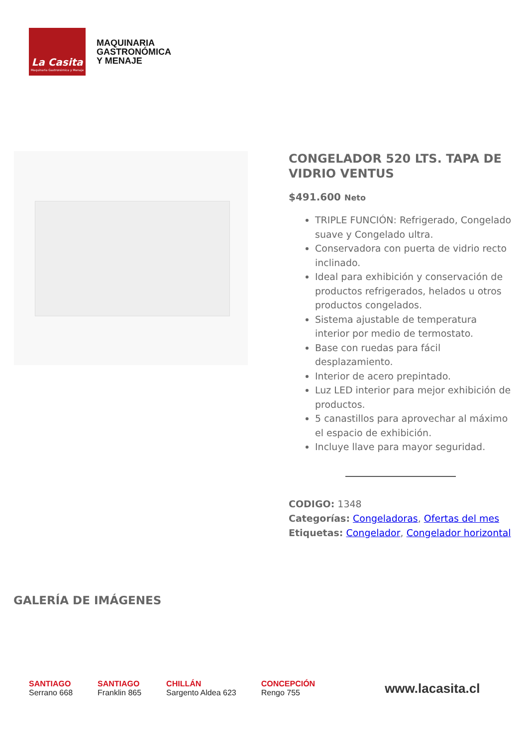La Casita
Maquinaria Gastronómica y Menaje
MAQUINARIA
GASTRONÓMICA
Y MENAJE
CONGELADOR 520 LTS. TAPA DE VIDRIO VENTUS
$491.600 Neto
TRIPLE FUNCIÓN: Refrigerado, Congelado suave y Congelado ultra.
Conservadora con puerta de vidrio recto inclinado.
Ideal para exhibición y conservación de productos refrigerados, helados u otros productos congelados.
Sistema ajustable de temperatura interior por medio de termostato.
Base con ruedas para fácil desplazamiento.
Interior de acero prepintado.
Luz LED interior para mejor exhibición de productos.
5 canastillos para aprovechar al máximo el espacio de exhibición.
Incluye llave para mayor seguridad.
CODIGO: 1348
Categorías: Congeladoras, Ofertas del mes
Etiquetas: Congelador, Congelador horizontal
GALERÍA DE IMÁGENES
SANTIAGO
Serrano 668
SANTIAGO
Franklin 865
CHILLÁN
Sargento Aldea 623
CONCEPCIÓN
Rengo 755
www.lacasita.cl